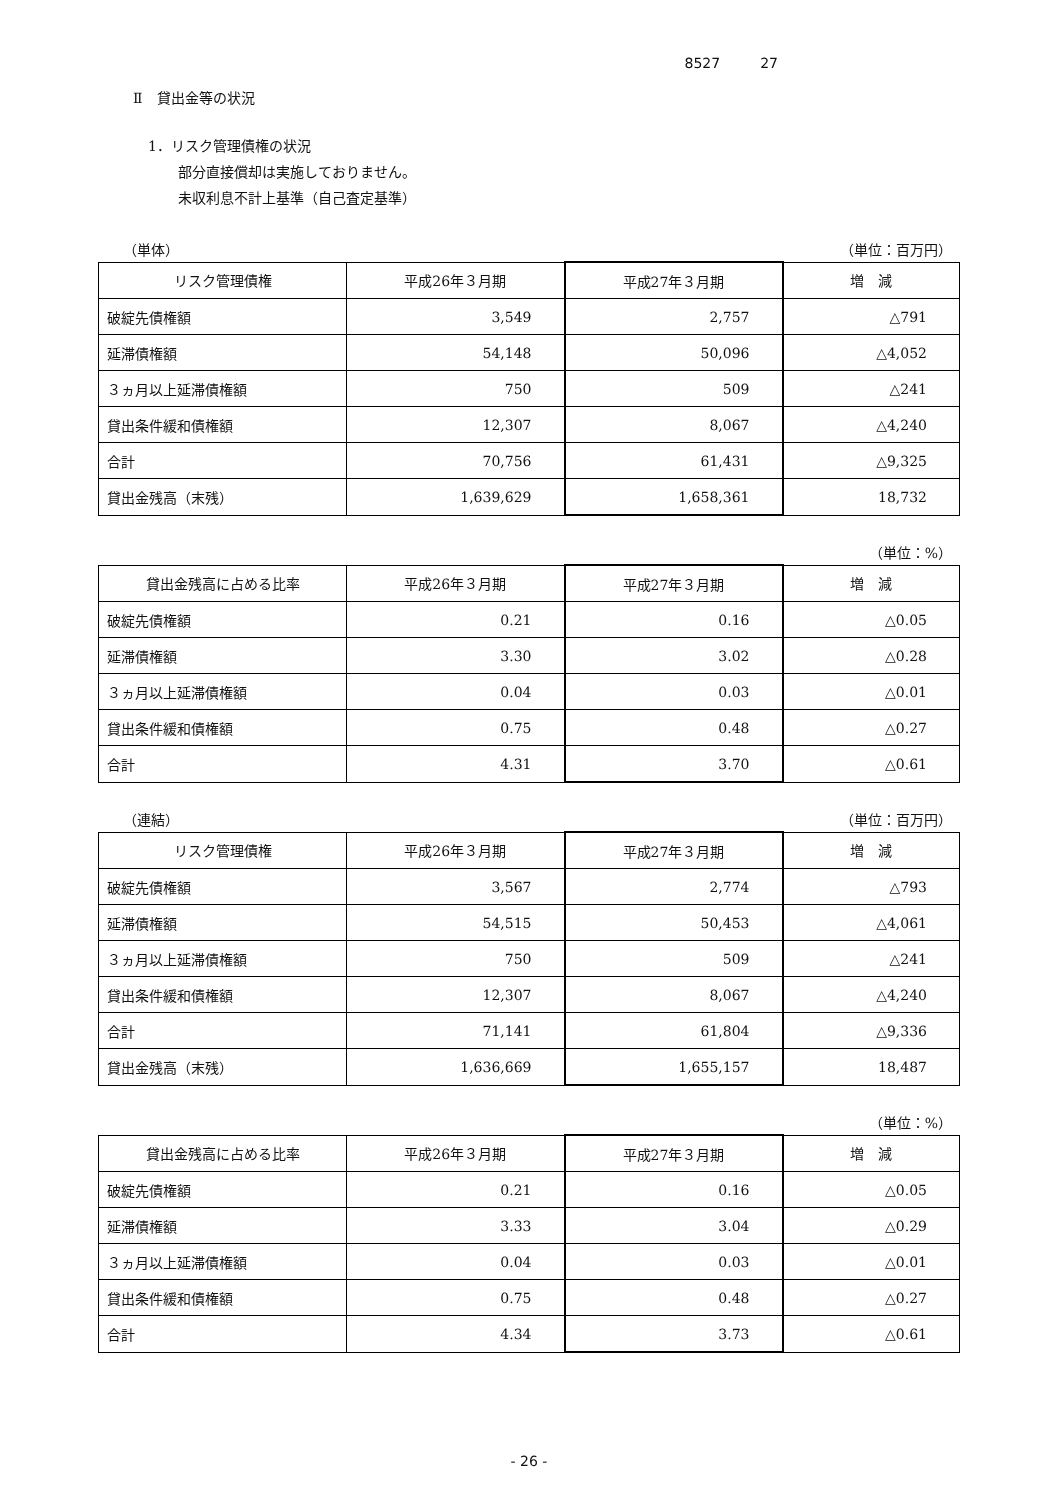8527 27
Ⅱ　貸出金等の状況
1．リスク管理債権の状況
部分直接償却は実施しておりません。
未収利息不計上基準（自己査定基準）
（単体） （単位：百万円）
| リスク管理債権 | 平成26年３月期 | 平成27年３月期 | 増 減 |
| --- | --- | --- | --- |
| 破綻先債権額 | 3,549 | 2,757 | △791 |
| 延滞債権額 | 54,148 | 50,096 | △4,052 |
| ３ヵ月以上延滞債権額 | 750 | 509 | △241 |
| 貸出条件緩和債権額 | 12,307 | 8,067 | △4,240 |
| 合計 | 70,756 | 61,431 | △9,325 |
| 貸出金残高（末残） | 1,639,629 | 1,658,361 | 18,732 |
（単位：%）
| 貸出金残高に占める比率 | 平成26年３月期 | 平成27年３月期 | 増 減 |
| --- | --- | --- | --- |
| 破綻先債権額 | 0.21 | 0.16 | △0.05 |
| 延滞債権額 | 3.30 | 3.02 | △0.28 |
| ３ヵ月以上延滞債権額 | 0.04 | 0.03 | △0.01 |
| 貸出条件緩和債権額 | 0.75 | 0.48 | △0.27 |
| 合計 | 4.31 | 3.70 | △0.61 |
（連結） （単位：百万円）
| リスク管理債権 | 平成26年３月期 | 平成27年３月期 | 増 減 |
| --- | --- | --- | --- |
| 破綻先債権額 | 3,567 | 2,774 | △793 |
| 延滞債権額 | 54,515 | 50,453 | △4,061 |
| ３ヵ月以上延滞債権額 | 750 | 509 | △241 |
| 貸出条件緩和債権額 | 12,307 | 8,067 | △4,240 |
| 合計 | 71,141 | 61,804 | △9,336 |
| 貸出金残高（末残） | 1,636,669 | 1,655,157 | 18,487 |
（単位：%）
| 貸出金残高に占める比率 | 平成26年３月期 | 平成27年３月期 | 増 減 |
| --- | --- | --- | --- |
| 破綻先債権額 | 0.21 | 0.16 | △0.05 |
| 延滞債権額 | 3.33 | 3.04 | △0.29 |
| ３ヵ月以上延滞債権額 | 0.04 | 0.03 | △0.01 |
| 貸出条件緩和債権額 | 0.75 | 0.48 | △0.27 |
| 合計 | 4.34 | 3.73 | △0.61 |
- 26 -